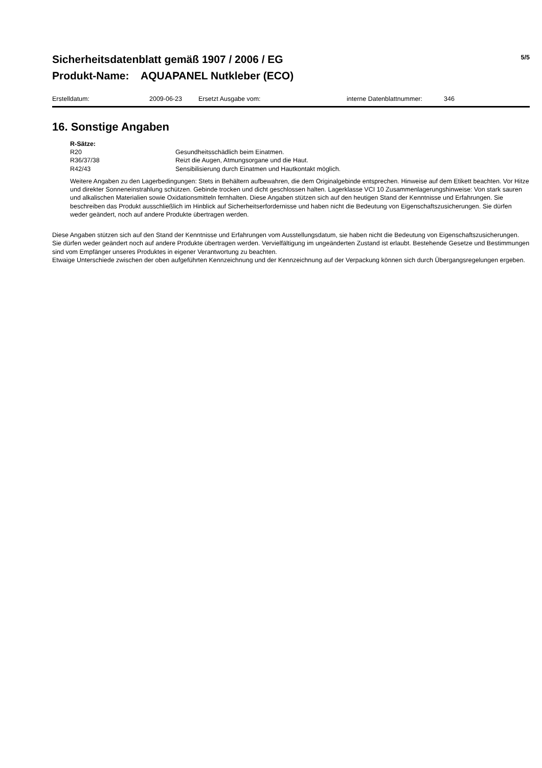Sicherheitsdatenblatt gemäß 1907 / 2006 / EG
Produkt-Name: AQUAPANEL Nutkleber (ECO)
5/5
Erstelldatum: 2009-06-23 Ersetzt Ausgabe vom: interne Datenblattnummer: 346
16. Sonstige Angaben
R-Sätze:
| R20 | Gesundheitsschädlich beim Einatmen. |
| R36/37/38 | Reizt die Augen, Atmungsorgane und die Haut. |
| R42/43 | Sensibilisierung durch Einatmen und Hautkontakt möglich. |
Weitere Angaben zu den Lagerbedingungen: Stets in Behältern aufbewahren, die dem Originalgebinde entsprechen. Hinweise auf dem Etikett beachten. Vor Hitze und direkter Sonneneinstrahlung schützen. Gebinde trocken und dicht geschlossen halten. Lagerklasse VCI 10 Zusammenlagerungshinweise: Von stark sauren und alkalischen Materialien sowie Oxidationsmitteln fernhalten. Diese Angaben stützen sich auf den heutigen Stand der Kenntnisse und Erfahrungen. Sie beschreiben das Produkt ausschließlich im Hinblick auf Sicherheitserfordernisse und haben nicht die Bedeutung von Eigenschaftszusicherungen. Sie dürfen weder geändert, noch auf andere Produkte übertragen werden.
Diese Angaben stützen sich auf den Stand der Kenntnisse und Erfahrungen vom Ausstellungsdatum, sie haben nicht die Bedeutung von Eigenschaftszusicherungen. Sie dürfen weder geändert noch auf andere Produkte übertragen werden. Vervielfältigung im ungeänderten Zustand ist erlaubt. Bestehende Gesetze und Bestimmungen sind vom Empfänger unseres Produktes in eigener Verantwortung zu beachten.
Etwaige Unterschiede zwischen der oben aufgeführten Kennzeichnung und der Kennzeichnung auf der Verpackung können sich durch Übergangsregelungen ergeben.